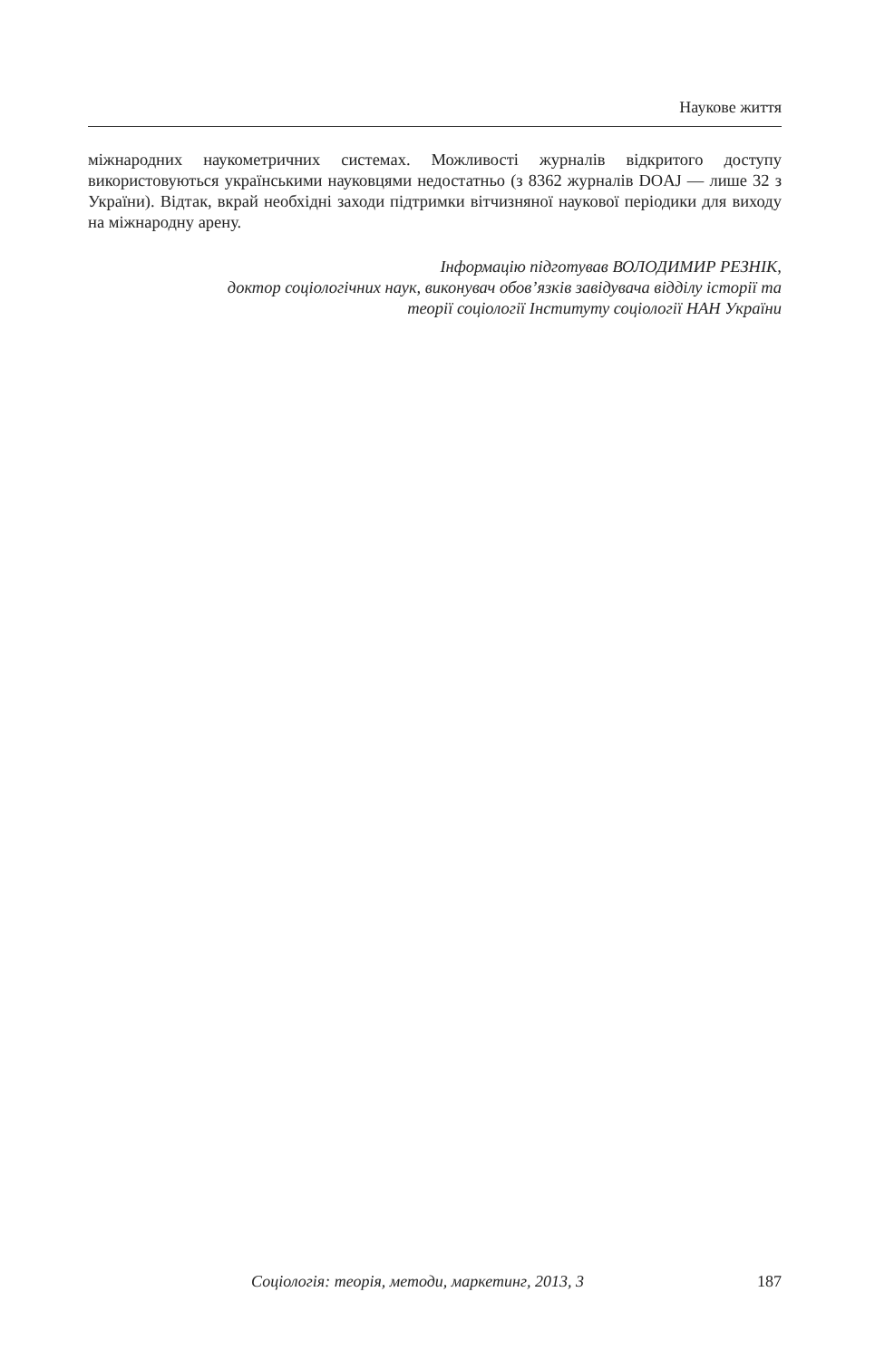Наукове життя
міжнародних наукометричних системах. Можливості журналів відкритого доступу використовуються українськими науковцями недостатньо (з 8362 журналів DOAJ — лише 32 з України). Відтак, вкрай необхідні заходи підтримки вітчизняної наукової періодики для виходу на міжнародну арену.
Інформацію підготував ВОЛОДИМИР РЕЗНІК,
доктор соціологічних наук, виконувач обов’язків завідувача відділу історії та
теорії соціології Інституту соціології НАН України
Соціологія: теорія, методи, маркетинг, 2013, 3 187